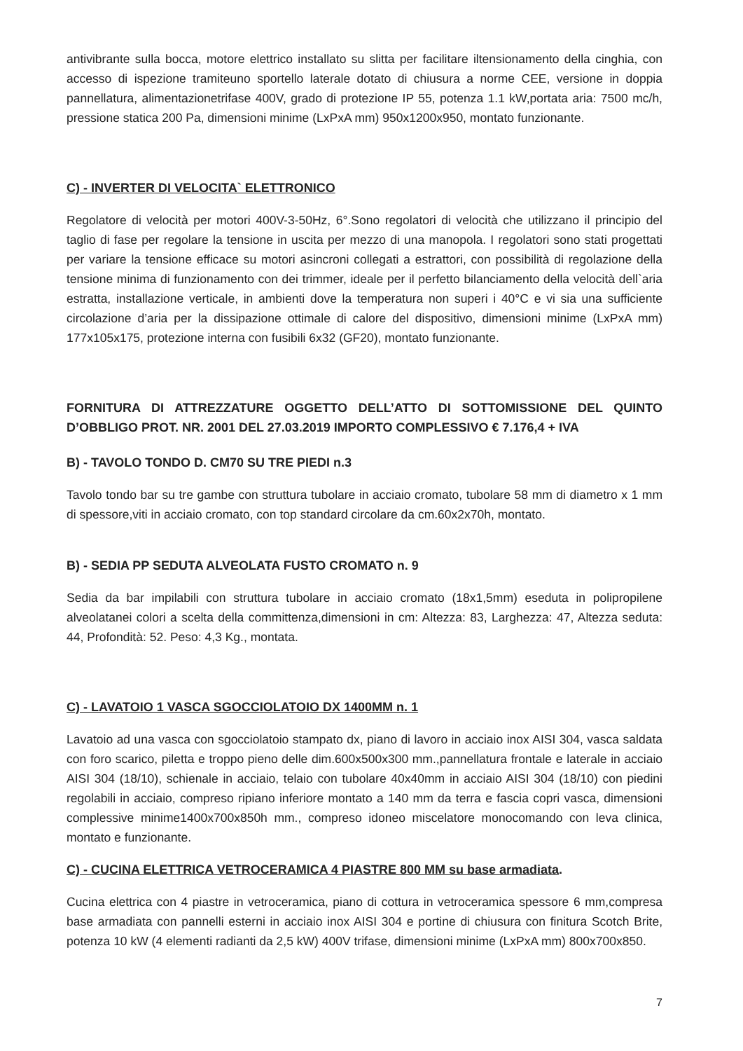antivibrante sulla bocca, motore elettrico installato su slitta per facilitare iltensionamento della cinghia, con accesso di ispezione tramiteuno sportello laterale dotato di chiusura a norme CEE, versione in doppia pannellatura, alimentazionetrifase 400V, grado di protezione IP 55, potenza 1.1 kW,portata aria: 7500 mc/h, pressione statica 200 Pa, dimensioni minime (LxPxA mm) 950x1200x950, montato funzionante.
C) - INVERTER DI VELOCITA` ELETTRONICO
Regolatore di velocità per motori 400V-3-50Hz, 6°.Sono regolatori di velocità che utilizzano il principio del taglio di fase per regolare la tensione in uscita per mezzo di una manopola. I regolatori sono stati progettati per variare la tensione efficace su motori asincroni collegati a estrattori, con possibilità di regolazione della tensione minima di funzionamento con dei trimmer, ideale per il perfetto bilanciamento della velocità dell`aria estratta, installazione verticale, in ambienti dove la temperatura non superi i 40°C e vi sia una sufficiente circolazione d’aria per la dissipazione ottimale di calore del dispositivo, dimensioni minime (LxPxA mm) 177x105x175, protezione interna con fusibili 6x32 (GF20), montato funzionante.
FORNITURA DI ATTREZZATURE OGGETTO DELL’ATTO DI SOTTOMISSIONE DEL QUINTO D’OBBLIGO PROT. NR. 2001 DEL 27.03.2019 IMPORTO COMPLESSIVO € 7.176,4 + IVA
B) - TAVOLO TONDO D. CM70 SU TRE PIEDI n.3
Tavolo tondo bar su tre gambe con struttura tubolare in acciaio cromato, tubolare 58 mm di diametro x 1 mm di spessore,viti in acciaio cromato, con top standard circolare da cm.60x2x70h, montato.
B) - SEDIA PP SEDUTA ALVEOLATA FUSTO CROMATO n. 9
Sedia da bar impilabili con struttura tubolare in acciaio cromato (18x1,5mm) eseduta in polipropilene alveolatanei colori a scelta della committenza,dimensioni in cm: Altezza: 83, Larghezza: 47, Altezza seduta: 44, Profondità: 52. Peso: 4,3 Kg., montata.
C) - LAVATOIO 1 VASCA SGOCCIOLATOIO DX 1400MM n. 1
Lavatoio ad una vasca con sgocciolatoio stampato dx, piano di lavoro in acciaio inox AISI 304, vasca saldata con foro scarico, piletta e troppo pieno delle dim.600x500x300 mm.,pannellatura frontale e laterale in acciaio AISI 304 (18/10), schienale in acciaio, telaio con tubolare 40x40mm in acciaio AISI 304 (18/10) con piedini regolabili in acciaio, compreso ripiano inferiore montato a 140 mm da terra e fascia copri vasca, dimensioni complessive minime1400x700x850h mm., compreso idoneo miscelatore monocomando con leva clinica, montato e funzionante.
C) - CUCINA ELETTRICA VETROCERAMICA 4 PIASTRE 800 MM su base armadiata.
Cucina elettrica con 4 piastre in vetroceramica, piano di cottura in vetroceramica spessore 6 mm,compresa base armadiata con pannelli esterni in acciaio inox AISI 304 e portine di chiusura con finitura Scotch Brite, potenza 10 kW (4 elementi radianti da 2,5 kW) 400V trifase, dimensioni minime (LxPxA mm) 800x700x850.
7